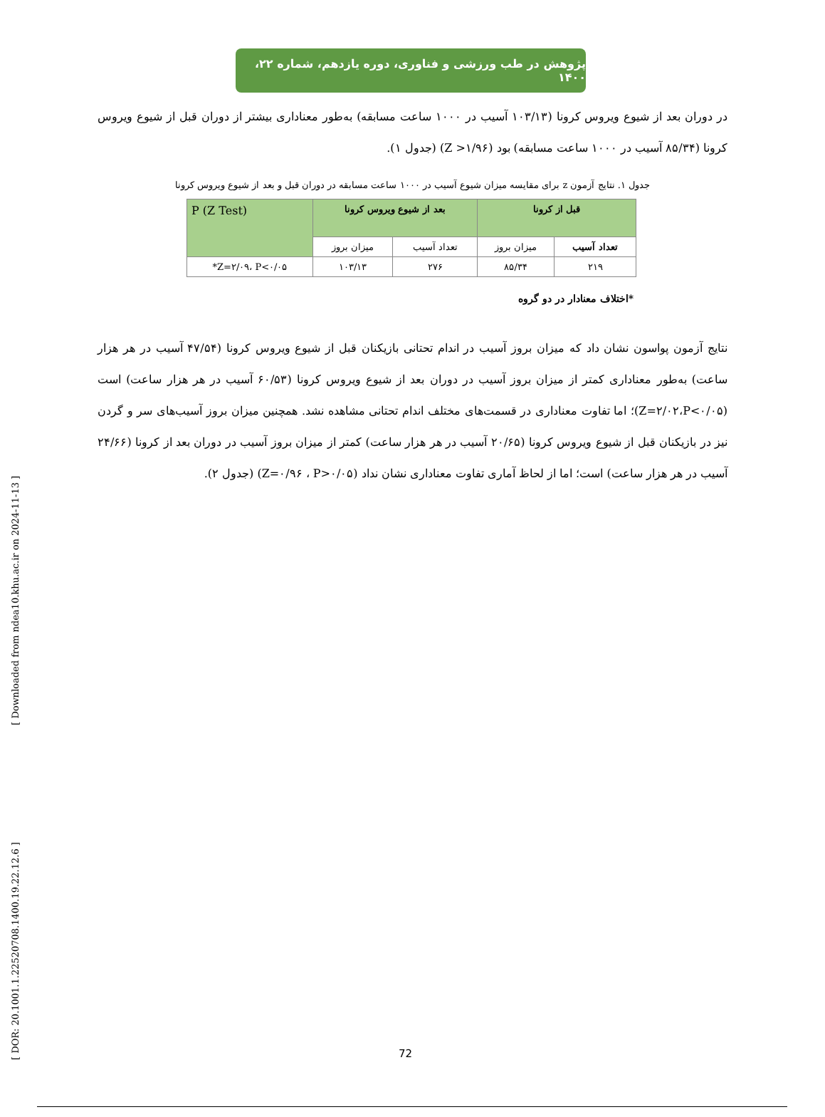پژوهش در طب ورزشی و فناوری، دوره یازدهم، شماره ۲۲، ۱۴۰۰
در دوران بعد از شیوع ویروس کرونا (۱۰۳/۱۳ آسیب در ۱۰۰۰ ساعت مسابقه) به‌طور معناداری بیشتر از دوران قبل از شیوع ویروس کرونا (۸۵/۳۴ آسیب در ۱۰۰۰ ساعت مسابقه) بود (Z >۱/۹۶) (جدول ۱).
جدول ۱. نتایج آزمون z برای مقایسه میزان شیوع آسیب در ۱۰۰۰ ساعت مسابقه در دوران قبل و بعد از شیوع ویروس کرونا
| قبل از کرونا | | بعد از شیوع ویروس کرونا | | P (Z Test) |
| --- | --- | --- | --- | --- |
| تعداد آسیب | میزان بروز | تعداد آسیب | میزان بروز | |
| ۲۱۹ | ۸۵/۳۴ | ۲۷۶ | ۱۰۳/۱۳ | Z=۲/۰۹، P<۰/۰۵* |
*اختلاف معنادار در دو گروه
نتایج آزمون پواسون نشان داد که میزان بروز آسیب در اندام تحتانی بازیکنان قبل از شیوع ویروس کرونا (۴۷/۵۴ آسیب در هر هزار ساعت) به‌طور معناداری کمتر از میزان بروز آسیب در دوران بعد از شیوع ویروس کرونا (۶۰/۵۳ آسیب در هر هزار ساعت) است (Z=۲/۰۲،P<۰/۰۵)؛ اما تفاوت معناداری در قسمت‌های مختلف اندام تحتانی مشاهده نشد. همچنین میزان بروز آسیب‌های سر و گردن نیز در بازیکنان قبل از شیوع ویروس کرونا (۲۰/۶۵ آسیب در هر هزار ساعت) کمتر از میزان بروز آسیب در دوران بعد از کرونا (۲۴/۶۶ آسیب در هر هزار ساعت) است؛ اما از لحاظ آماری تفاوت معناداری نشان نداد (Z=۰/۹۶ ، P>۰/۰۵) (جدول ۲).
[ DOR: 20.1001.1.22520708.1400.19.22.12.6 ] [ Downloaded from ndea10.khu.ac.ir on 2024-11-13 ]
72